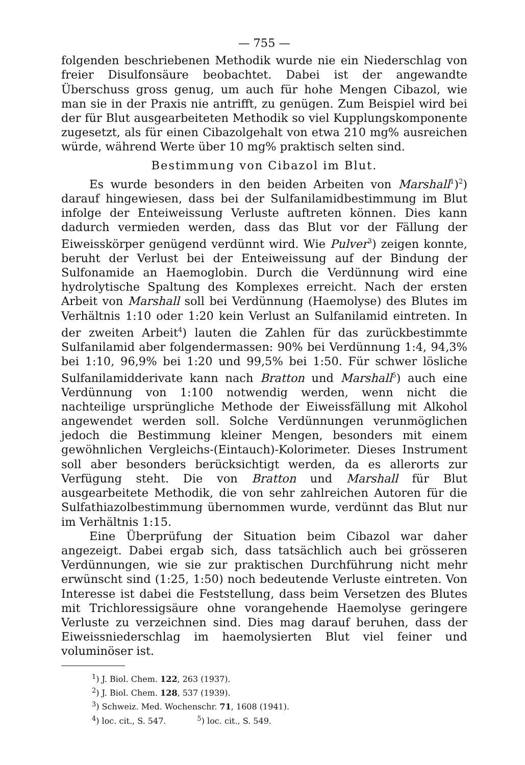— 755 —
folgenden beschriebenen Methodik wurde nie ein Niederschlag von freier Disulfonsäure beobachtet. Dabei ist der angewandte Überschuss gross genug, um auch für hohe Mengen Cibazol, wie man sie in der Praxis nie antrifft, zu genügen. Zum Beispiel wird bei der für Blut ausgearbeiteten Methodik so viel Kupplungskomponente zugesetzt, als für einen Cibazolgehalt von etwa 210 mg% ausreichen würde, während Werte über 10 mg% praktisch selten sind.
Bestimmung von Cibazol im Blut.
Es wurde besonders in den beiden Arbeiten von Marshall<sup>1</sup>)<sup>2</sup>) darauf hingewiesen, dass bei der Sulfanilamidbestimmung im Blut infolge der Enteiweissung Verluste auftreten können. Dies kann dadurch vermieden werden, dass das Blut vor der Fällung der Eiweisskörper genügend verdünnt wird. Wie Pulver<sup>3</sup>) zeigen konnte, beruht der Verlust bei der Enteiweissung auf der Bindung der Sulfonamide an Haemoglobin. Durch die Verdünnung wird eine hydrolytische Spaltung des Komplexes erreicht. Nach der ersten Arbeit von Marshall soll bei Verdünnung (Haemolyse) des Blutes im Verhältnis 1:10 oder 1:20 kein Verlust an Sulfanilamid eintreten. In der zweiten Arbeit<sup>4</sup>) lauten die Zahlen für das zurückbestimmte Sulfanilamid aber folgendermassen: 90% bei Verdünnung 1:4, 94,3% bei 1:10, 96,9% bei 1:20 und 99,5% bei 1:50. Für schwer lösliche Sulfanilamidderivate kann nach Bratton und Marshall<sup>5</sup>) auch eine Verdünnung von 1:100 notwendig werden, wenn nicht die nachteilige ursprüngliche Methode der Eiweissfällung mit Alkohol angewendet werden soll. Solche Verdünnungen verunmöglichen jedoch die Bestimmung kleiner Mengen, besonders mit einem gewöhnlichen Vergleichs-(Eintauch)-Kolorimeter. Dieses Instrument soll aber besonders berücksichtigt werden, da es allerorts zur Verfügung steht. Die von Bratton und Marshall für Blut ausgearbeitete Methodik, die von sehr zahlreichen Autoren für die Sulfathiazolbestimmung übernommen wurde, verdünnt das Blut nur im Verhältnis 1:15.
Eine Überprüfung der Situation beim Cibazol war daher angezeigt. Dabei ergab sich, dass tatsächlich auch bei grösseren Verdünnungen, wie sie zur praktischen Durchführung nicht mehr erwünscht sind (1:25, 1:50) noch bedeutende Verluste eintreten. Von Interesse ist dabei die Feststellung, dass beim Versetzen des Blutes mit Trichloressigsäure ohne vorangehende Haemolyse geringere Verluste zu verzeichnen sind. Dies mag darauf beruhen, dass der Eiweissniederschlag im haemolysierten Blut viel feiner und voluminöser ist.
<sup>1</sup>) J. Biol. Chem. 122, 263 (1937).
<sup>2</sup>) J. Biol. Chem. 128, 537 (1939).
<sup>3</sup>) Schweiz. Med. Wochenschr. 71, 1608 (1941).
<sup>4</sup>) loc. cit., S. 547. <sup>5</sup>) loc. cit., S. 549.